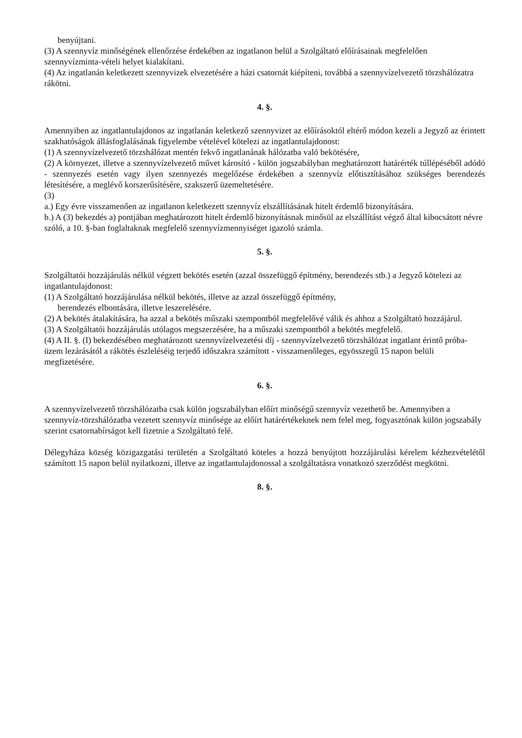benyújtani.
(3) A szennyvíz minőségének ellenőrzése érdekében az ingatlanon belül a Szolgáltató előírásainak megfelelően szennyvízminta-vételi helyet kialakítani.
(4) Az ingatlanán keletkezett szennyvizek elvezetésére a házi csatornát kiépíteni, továbbá a szennyvízelvezető törzshálózatra rákötni.
4. §.
Amennyiben az ingatlantulajdonos az ingatlanán keletkező szennyvizet az előírásoktól eltérő módon kezeli a Jegyző az érintett szakhatóságok állásfoglalásának figyelembe vételével kötelezi az ingatlantulajdonost:
(1) A szennyvízelvezető törzshálózat mentén fekvő ingatlanának hálózatba való bekötésére,
(2) A környezet, illetve a szennyvízelvezető művet károsító - külön jogszabályban meghatározott határérték túllépéséből adódó - szennyezés esetén vagy ilyen szennyezés megelőzése érdekében a szennyvíz előtisztításához szükséges berendezés létesítésére, a meglévő korszerűsítésére, szakszerű üzemeltetésére.
(3)
a.) Egy évre visszamenően az ingatlanon keletkezett szennyvíz elszállításának hitelt érdemlő bizonyítására.
b.) A (3) bekezdés a) pontjában meghatározott hitelt érdemlő bizonyításnak minősül az elszállítást végző által kibocsátott névre szóló, a 10. §-ban foglaltaknak megfelelő szennyvízmennyiséget igazoló számla.
5. §.
Szolgáltatói hozzájárulás nélkül végzett bekötés esetén (azzal összefüggő építmény, berendezés stb.) a Jegyző kötelezi az ingatlantulajdonost:
(1) A Szolgáltató hozzájárulása nélkül bekötés, illetve az azzal összefüggő építmény,
berendezés elbontására, illetve leszerelésére.
(2) A bekötés átalakítására, ha azzal a bekötés műszaki szempontból megfelelővé válik és ahhoz a Szolgáltató hozzájárul.
(3) A Szolgáltatói hozzájárulás utólagos megszerzésére, ha a műszaki szempontból a bekötés megfelelő.
(4) A II. §. (I) bekezdésében meghatározott szennyvízelvezetési díj - szennyvízelvezető törzshálózat ingatlant érintő próba-üzem lezárásától a rákötés észleléséig terjedő időszakra számított - visszamenőleges, egyösszegű 15 napon belüli megfizetésére.
6. §.
A szennyvízelvezető törzshálózatba csak külön jogszabályban előírt minőségű szennyvíz vezethető be. Amennyiben a szennyvíz-törzshálózatba vezetett szennyvíz minősége az előírt határértékeknek nem felel meg, fogyasztónak külön jogszabály szerint csatornabírságot kell fizetnie a Szolgáltató felé.
Délegyháza község közigazgatási területén a Szolgáltató köteles a hozzá benyújtott hozzájárulási kérelem kézhezvételétől számított 15 napon belül nyilatkozni, illetve az ingatlantulajdonossal a szolgáltatásra vonatkozó szerződést megkötni.
8. §.